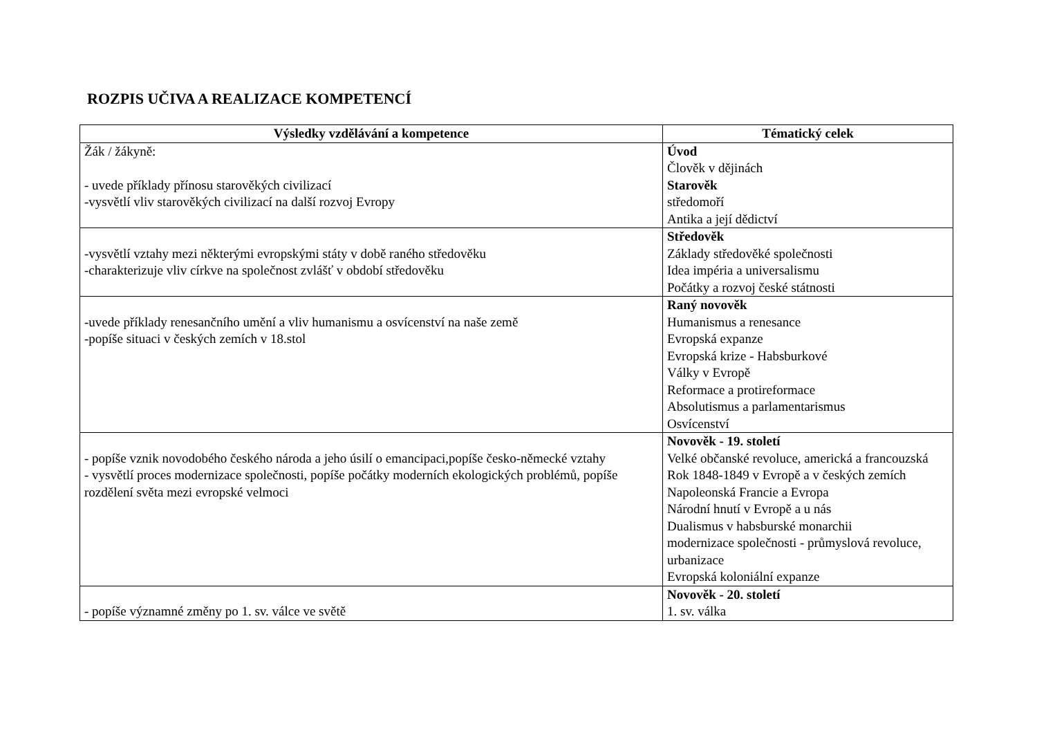ROZPIS UČIVA A REALIZACE KOMPETENCÍ
| Výsledky vzdělávání a kompetence | Tématický celek |
| --- | --- |
| Žák / žákyně: - uvede příklady přínosu starověkých civilizací -vysvětlí vliv starověkých civilizací na další rozvoj Evropy | Úvod Člověk v dějinách Starověk středomoří Antika a její dědictví |
| -vysvětlí vztahy mezi některými evropskými státy v době raného středověku -charakterizuje vliv církve na společnost zvlášť v období středověku | Středověk Základy středověké společnosti Idea impéria a universalismu Počátky a rozvoj české státnosti |
| -uvede příklady renesančního umění a vliv humanismu a osvícenství na naše země -popíše situaci v českých zemích v 18.stol | Raný novověk Humanismus a renesance Evropská expanze Evropská krize - Habsburkové Války v Evropě Reformace a protireformace Absolutismus a parlamentarismus Osvícenství |
| - popíše vznik novodobého českého národa a jeho úsilí o emancipaci,popíše česko-německé vztahy - vysvětlí proces modernizace společnosti, popíše počátky moderních ekologických problémů, popíše rozdělení světa mezi evropské velmoci | Novověk - 19. století Velké občanské revoluce, americká a francouzská Rok 1848-1849 v Evropě a v českých zemích Napoleonská Francie a Evropa Národní hnutí v Evropě a u nás Dualismus v habsburské monarchii modernizace společnosti - průmyslová revoluce, urbanizace Evropská koloniální expanze |
| - popíše významné změny po 1. sv. válce ve světě | Novověk - 20. století 1. sv. válka |